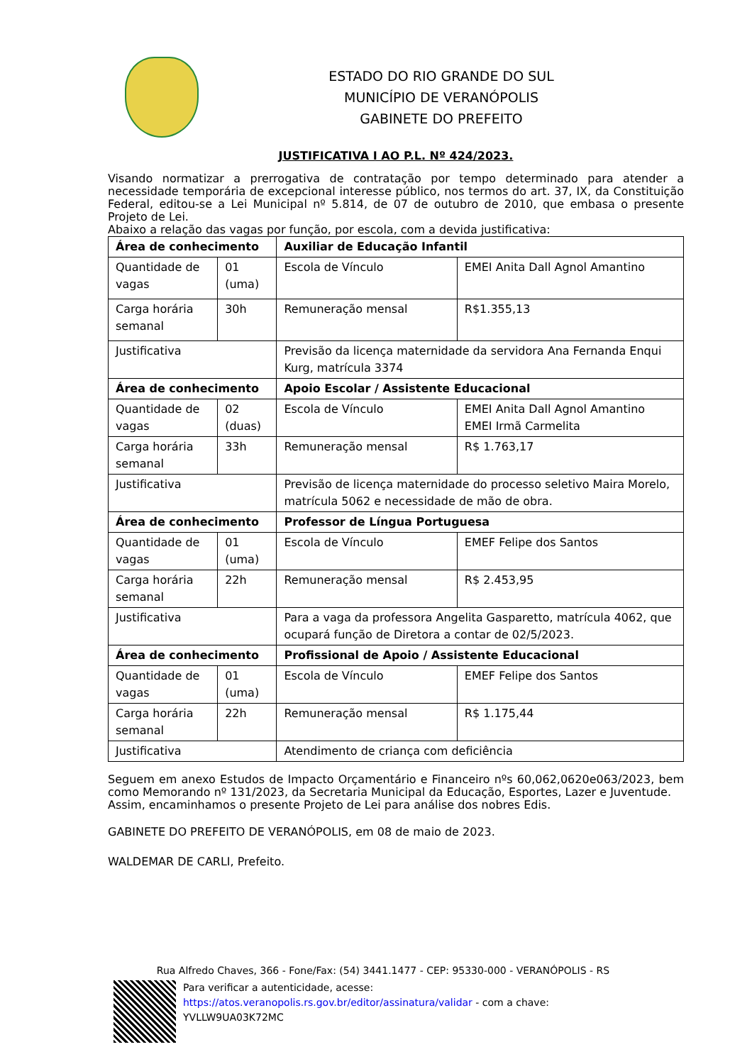ESTADO DO RIO GRANDE DO SUL
MUNICÍPIO DE VERANÓPOLIS
GABINETE DO PREFEITO
JUSTIFICATIVA I AO P.L. Nº 424/2023.
Visando normatizar a prerrogativa de contratação por tempo determinado para atender a necessidade temporária de excepcional interesse público, nos termos do art. 37, IX, da Constituição Federal, editou-se a Lei Municipal nº 5.814, de 07 de outubro de 2010, que embasa o presente Projeto de Lei.
Abaixo a relação das vagas por função, por escola, com a devida justificativa:
| Área de conhecimento | | Auxiliar de Educação Infantil | |
| --- | --- | --- | --- |
| Quantidade de vagas | 01 (uma) | Escola de Vínculo | EMEI Anita Dall Agnol Amantino |
| Carga horária semanal | 30h | Remuneração mensal | R$1.355,13 |
| Justificativa | | Previsão da licença maternidade da servidora Ana Fernanda Enqui Kurg, matrícula 3374 | |
| Área de conhecimento | | Apoio Escolar / Assistente Educacional | |
| Quantidade de vagas | 02 (duas) | Escola de Vínculo | EMEI Anita Dall Agnol Amantino EMEI Irmã Carmelita |
| Carga horária semanal | 33h | Remuneração mensal | R$ 1.763,17 |
| Justificativa | | Previsão de licença maternidade do processo seletivo Maira Morelo, matrícula 5062 e necessidade de mão de obra. | |
| Área de conhecimento | | Professor de Língua Portuguesa | |
| Quantidade de vagas | 01 (uma) | Escola de Vínculo | EMEF Felipe dos Santos |
| Carga horária semanal | 22h | Remuneração mensal | R$ 2.453,95 |
| Justificativa | | Para a vaga da professora Angelita Gasparetto, matrícula 4062, que ocupará função de Diretora a contar de 02/5/2023. | |
| Área de conhecimento | | Profissional de Apoio / Assistente Educacional | |
| Quantidade de vagas | 01 (uma) | Escola de Vínculo | EMEF Felipe dos Santos |
| Carga horária semanal | 22h | Remuneração mensal | R$ 1.175,44 |
| Justificativa | | Atendimento de criança com deficiência | |
Seguem em anexo Estudos de Impacto Orçamentário e Financeiro nºs 60,062,0620e063/2023, bem como Memorando nº 131/2023, da Secretaria Municipal da Educação, Esportes, Lazer e Juventude.
Assim, encaminhamos o presente Projeto de Lei para análise dos nobres Edis.
GABINETE DO PREFEITO DE VERANÓPOLIS, em 08 de maio de 2023.
WALDEMAR DE CARLI, Prefeito.
Rua Alfredo Chaves, 366 - Fone/Fax: (54) 3441.1477 - CEP: 95330-000 - VERANÓPOLIS - RS
Para verificar a autenticidade, acesse:
https://atos.veranopolis.rs.gov.br/editor/assinatura/validar - com a chave:
YVLLW9UA03K72MC